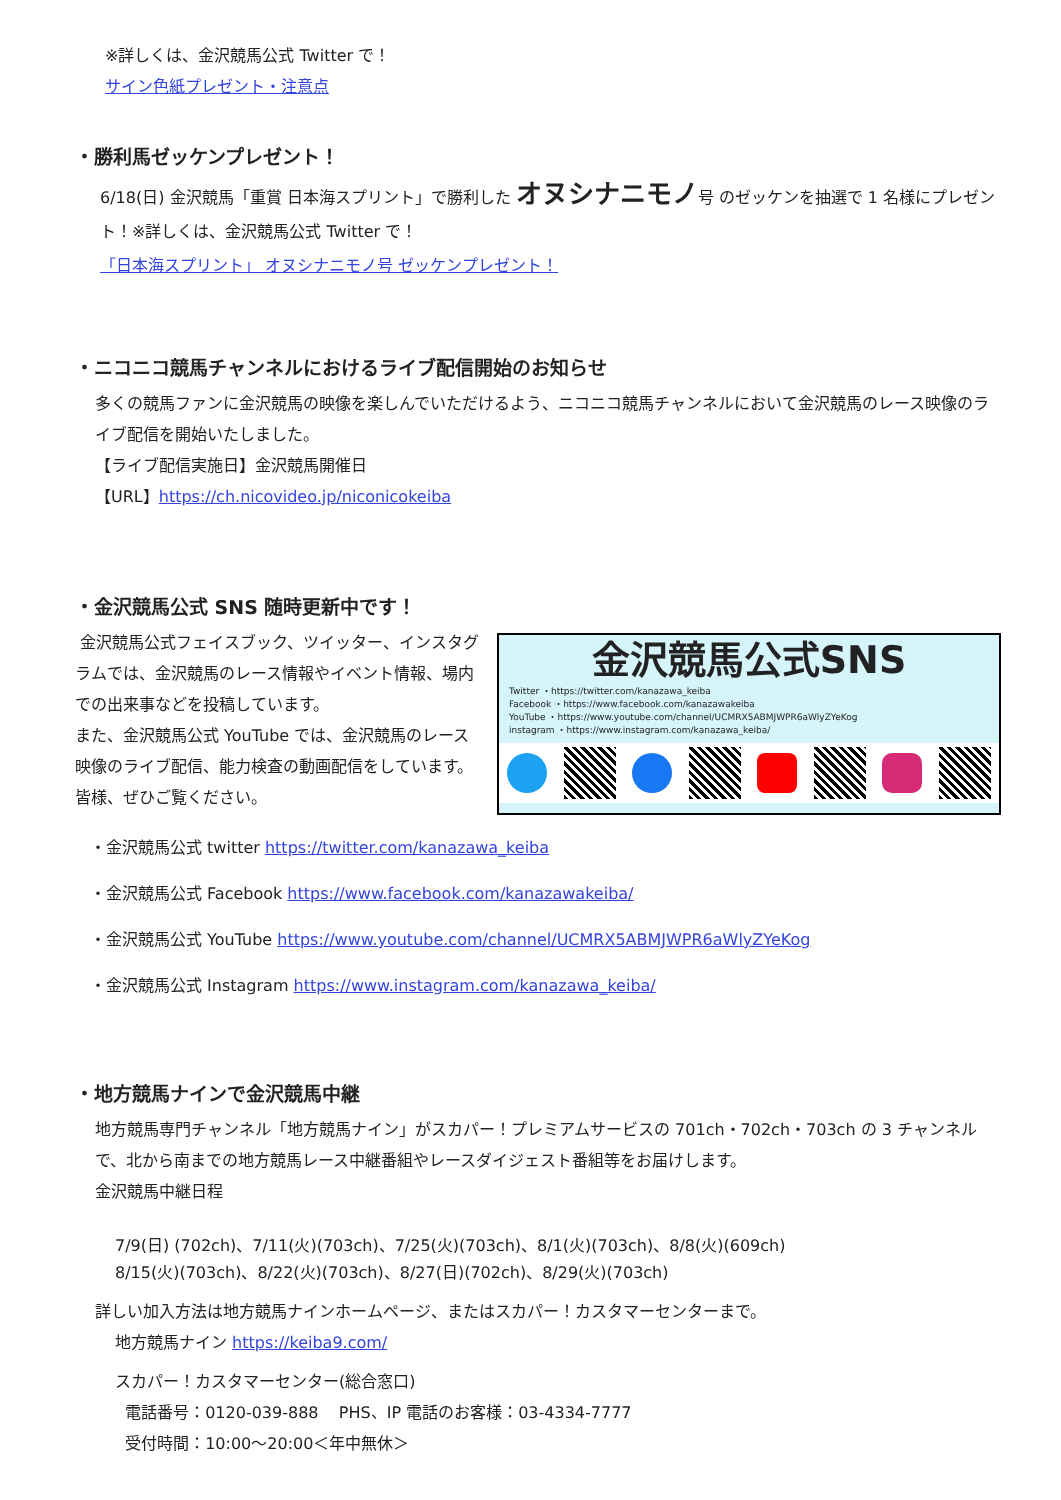※詳しくは、金沢競馬公式 Twitter で！
サイン色紙プレゼント・注意点
・勝利馬ゼッケンプレゼント！
6/18(日) 金沢競馬「重賞 日本海スプリント」で勝利した オヌシナニモノ号 のゼッケンを抽選で 1 名様にプレゼント！※詳しくは、金沢競馬公式 Twitter で！
「日本海スプリント」 オヌシナニモノ号 ゼッケンプレゼント！
・ニコニコ競馬チャンネルにおけるライブ配信開始のお知らせ
多くの競馬ファンに金沢競馬の映像を楽しんでいただけるよう、ニコニコ競馬チャンネルにおいて金沢競馬のレース映像のライブ配信を開始いたしました。
【ライブ配信実施日】金沢競馬開催日
【URL】https://ch.nicovideo.jp/niconicokeiba
・金沢競馬公式 SNS 随時更新中です！
金沢競馬公式SNS
Twitter ・https://twitter.com/kanazawa_keiba
Facebook ・https://www.facebook.com/kanazawakeiba
YouTube ・https://www.youtube.com/channel/UCMRX5ABMJWPR6aWlyZYeKog
instagram ・https://www.instagram.com/kanazawa_keiba/
金沢競馬公式フェイスブック、ツイッター、インスタグラムでは、金沢競馬のレース情報やイベント情報、場内での出来事などを投稿しています。
また、金沢競馬公式 YouTube では、金沢競馬のレース映像のライブ配信、能力検査の動画配信をしています。皆様、ぜひご覧ください。
・金沢競馬公式 twitter https://twitter.com/kanazawa_keiba
・金沢競馬公式 Facebook https://www.facebook.com/kanazawakeiba/
・金沢競馬公式 YouTube https://www.youtube.com/channel/UCMRX5ABMJWPR6aWlyZYeKog
・金沢競馬公式 Instagram https://www.instagram.com/kanazawa_keiba/
・地方競馬ナインで金沢競馬中継
地方競馬専門チャンネル「地方競馬ナイン」がスカパー！プレミアムサービスの 701ch・702ch・703ch の 3 チャンネルで、北から南までの地方競馬レース中継番組やレースダイジェスト番組等をお届けします。
金沢競馬中継日程
7/9(日) (702ch)、7/11(火)(703ch)、7/25(火)(703ch)、8/1(火)(703ch)、8/8(火)(609ch)
8/15(火)(703ch)、8/22(火)(703ch)、8/27(日)(702ch)、8/29(火)(703ch)
詳しい加入方法は地方競馬ナインホームページ、またはスカパー！カスタマーセンターまで。
地方競馬ナイン https://keiba9.com/
スカパー！カスタマーセンター(総合窓口)
電話番号：0120-039-888 PHS、IP 電話のお客様：03-4334-7777
受付時間：10:00～20:00＜年中無休＞